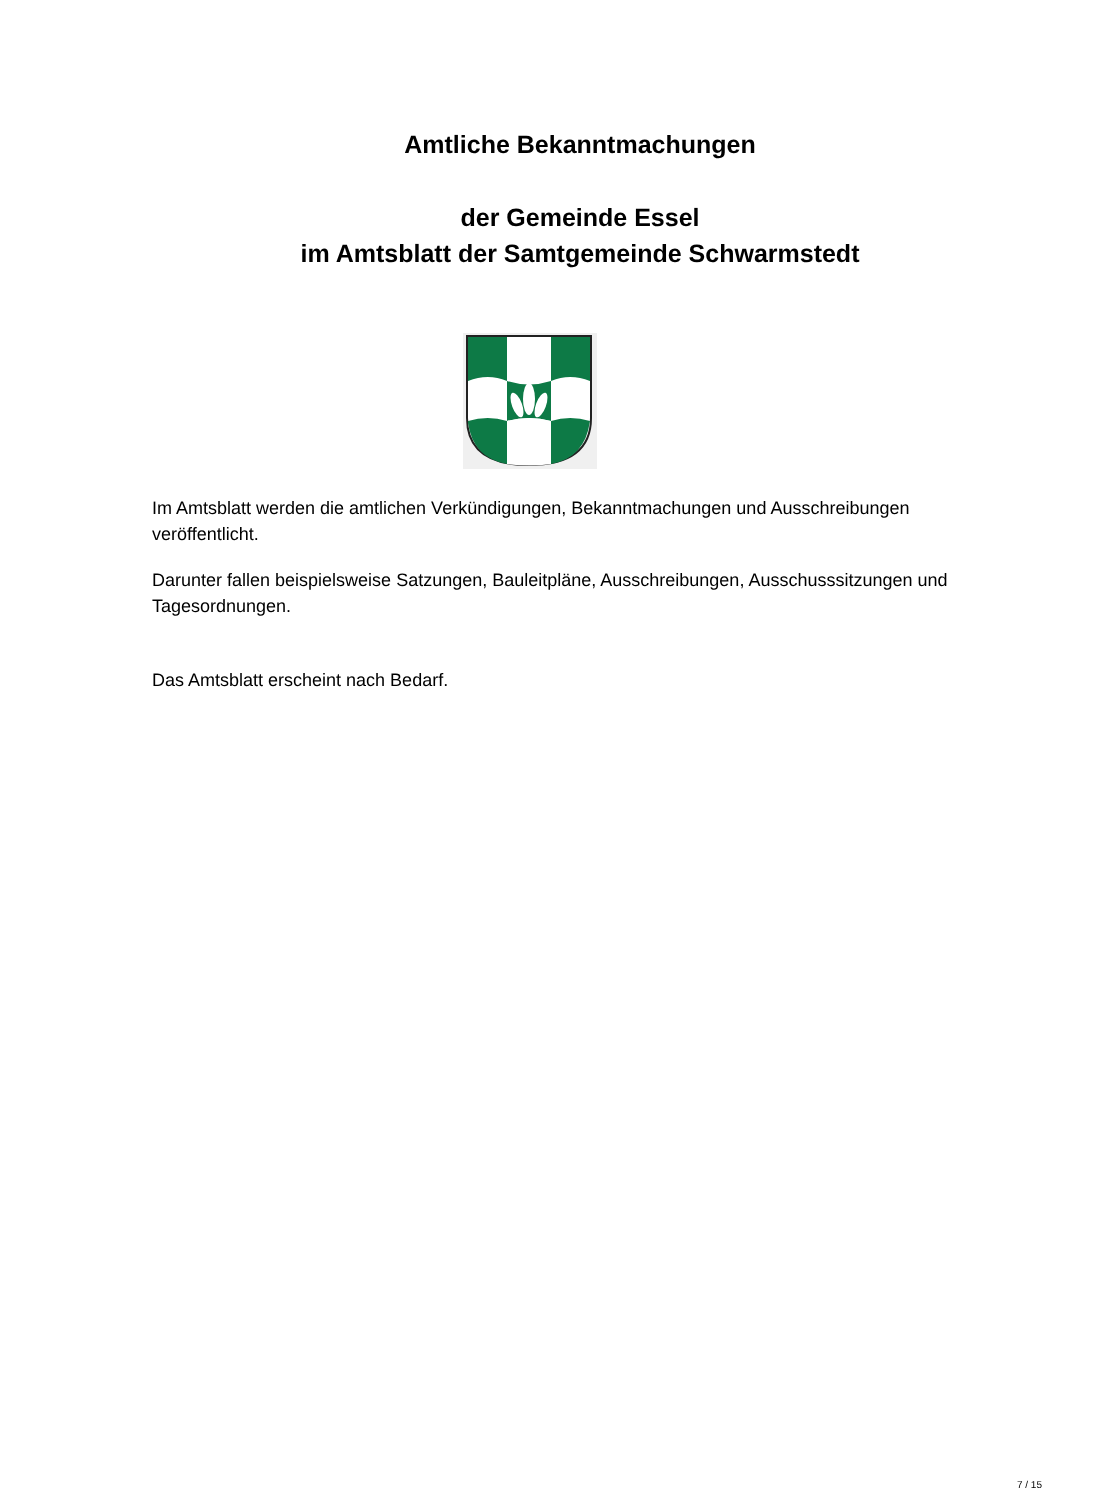Amtliche Bekanntmachungen
der Gemeinde Essel
im Amtsblatt der Samtgemeinde Schwarmstedt
Im Amtsblatt werden die amtlichen Verkündigungen, Bekanntmachungen und Ausschreibungen veröffentlicht.
Darunter fallen beispielsweise Satzungen, Bauleitpläne, Ausschreibungen, Ausschusssitzungen und Tagesordnungen.
Das Amtsblatt erscheint nach Bedarf.
7 / 15